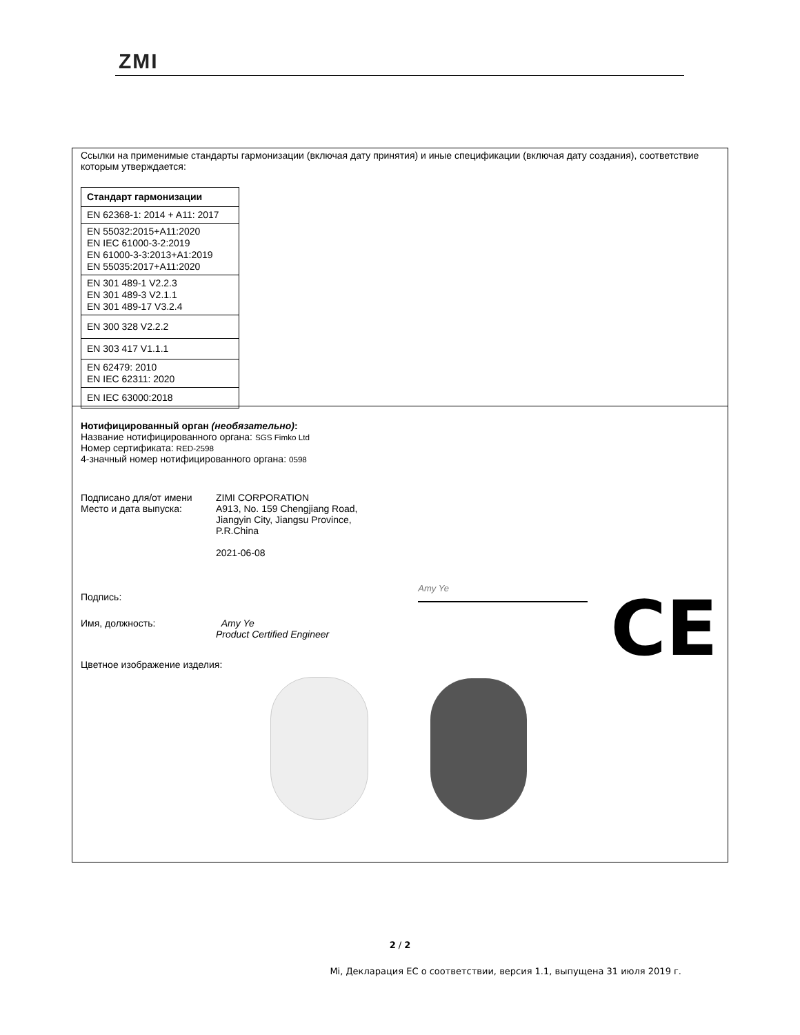ZMI
Ссылки на применимые стандарты гармонизации (включая дату принятия) и иные спецификации (включая дату создания), соответствие которым утверждается:
| Стандарт гармонизации |
| --- |
| EN 62368-1: 2014 + A11: 2017 |
| EN 55032:2015+A11:2020 EN IEC 61000-3-2:2019 EN 61000-3-3:2013+A1:2019 EN 55035:2017+A11:2020 |
| EN 301 489-1 V2.2.3 EN 301 489-3 V2.1.1 EN 301 489-17 V3.2.4 |
| EN 300 328 V2.2.2 |
| EN 303 417 V1.1.1 |
| EN 62479: 2010 EN IEC 62311: 2020 |
| EN IEC 63000:2018 |
Нотифицированный орган (необязательно):
Название нотифицированного органа: SGS Fimko Ltd
Номер сертификата: RED-2598
4-значный номер нотифицированного органа: 0598
Подписано для/от имени
Место и дата выпуска:
ZIMI CORPORATION
A913, No. 159 Chengjiang Road,
Jiangyin City, Jiangsu Province,
P.R.China
2021-06-08
CE
Подпись:
Amy Ye
Имя, должность: Amy Ye
Product Certified Engineer
Цветное изображение изделия:
2 / 2
Mi, Декларация ЕС о соответствии, версия 1.1, выпущена 31 июля 2019 г.